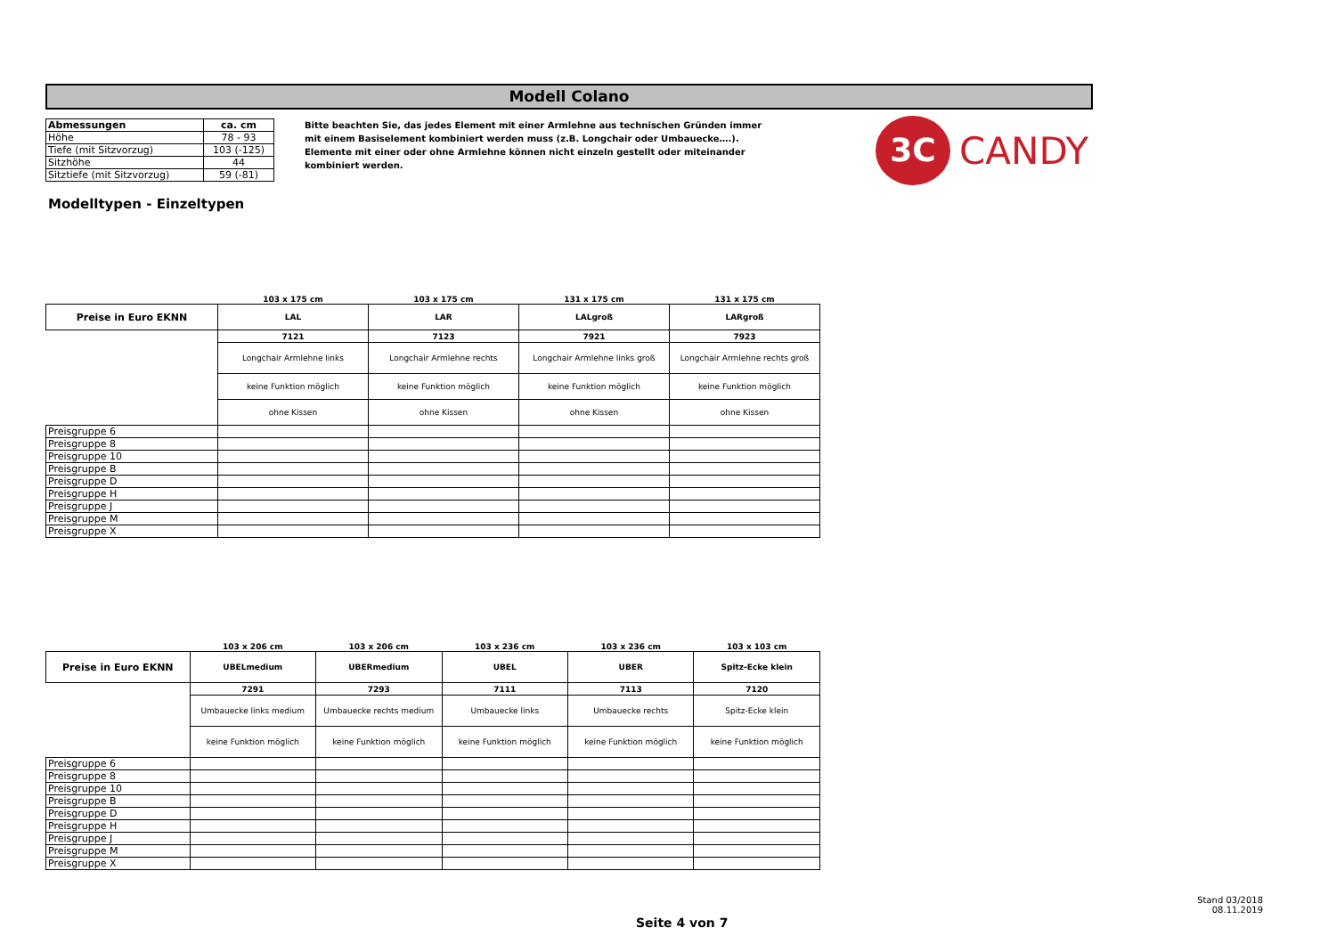Modell Colano
| Abmessungen | ca. cm |
| Höhe | 78 - 93 |
| Tiefe (mit Sitzvorzug) | 103 (-125) |
| Sitzhöhe | 44 |
| Sitztiefe (mit Sitzvorzug) | 59 (-81) |
Bitte beachten Sie, das jedes Element mit einer Armlehne aus technischen Gründen immer mit einem Basiselement kombiniert werden muss (z.B. Longchair oder Umbauecke….). Elemente mit einer oder ohne Armlehne können nicht einzeln gestellt oder miteinander kombiniert werden.
3C
CANDY
Modelltypen - Einzeltypen
| | 103 x 175 cm | 103 x 175 cm | 131 x 175 cm | 131 x 175 cm |
| Preise in Euro EKNN | LAL | LAR | LALgroß | LARgroß |
| | 7121 | 7123 | 7921 | 7923 |
| | Longchair Armlehne links | Longchair Armlehne rechts | Longchair Armlehne links groß | Longchair Armlehne rechts groß |
| | keine Funktion möglich | keine Funktion möglich | keine Funktion möglich | keine Funktion möglich |
| | ohne Kissen | ohne Kissen | ohne Kissen | ohne Kissen |
| Preisgruppe 6 | | | | |
| Preisgruppe 8 | | | | |
| Preisgruppe 10 | | | | |
| Preisgruppe B | | | | |
| Preisgruppe D | | | | |
| Preisgruppe H | | | | |
| Preisgruppe J | | | | |
| Preisgruppe M | | | | |
| Preisgruppe X | | | | |
| | 103 x 206 cm | 103 x 206 cm | 103 x 236 cm | 103 x 236 cm | 103 x 103 cm |
| Preise in Euro EKNN | UBELmedium | UBERmedium | UBEL | UBER | Spitz-Ecke klein |
| | 7291 | 7293 | 7111 | 7113 | 7120 |
| | Umbauecke links medium | Umbauecke rechts medium | Umbauecke links | Umbauecke rechts | Spitz-Ecke klein |
| | keine Funktion möglich | keine Funktion möglich | keine Funktion möglich | keine Funktion möglich | keine Funktion möglich |
| Preisgruppe 6 | | | | | |
| Preisgruppe 8 | | | | | |
| Preisgruppe 10 | | | | | |
| Preisgruppe B | | | | | |
| Preisgruppe D | | | | | |
| Preisgruppe H | | | | | |
| Preisgruppe J | | | | | |
| Preisgruppe M | | | | | |
| Preisgruppe X | | | | | |
Stand 03/2018
08.11.2019
Seite 4 von 7